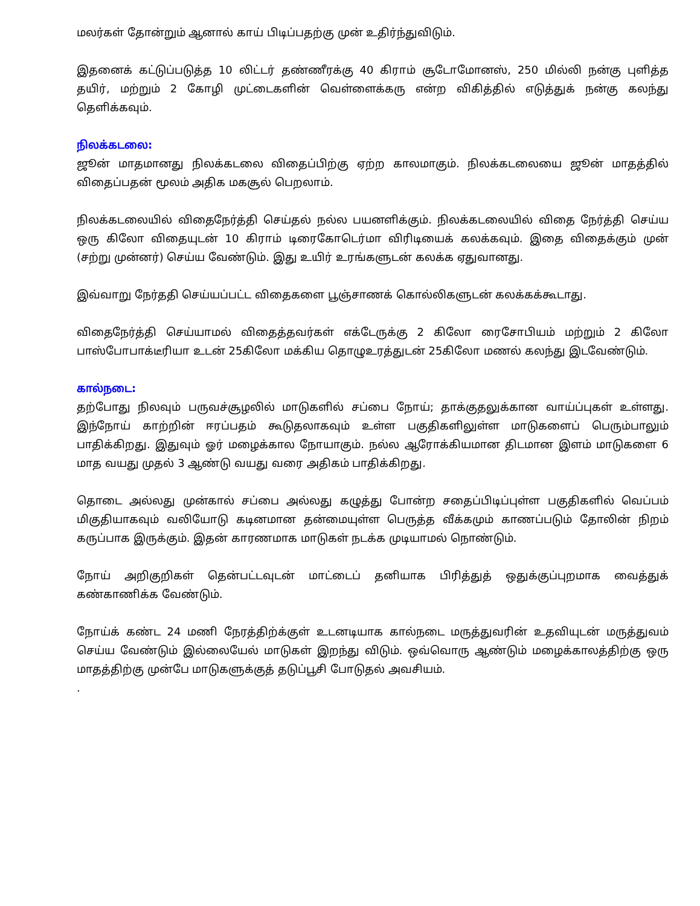மலர்கள் தோன்றும் ஆனால் காய் பிடிப்பதற்கு முன் உதிர்ந்துவிடும்.
இதனைக் கட்டுப்படுத்த 10 லிட்டர் தண்ணீரக்கு 40 கிராம் சூடோமோனஸ், 250 மில்லி நன்கு புளித்த தயிர், மற்றும் 2 கோழி முட்டைகளின் வெள்ளைக்கரு என்ற விகித்தில் எடுத்துக் நன்கு கலந்து தெளிக்கவும்.
நிலக்கடலை:
ஜூன் மாதமானது நிலக்கடலை விதைப்பிற்கு ஏற்ற காலமாகும். நிலக்கடலையை ஜூன் மாதத்தில் விதைப்பதன் மூலம் அதிக மகசூல் பெறலாம்.
நிலக்கடலையில் விதைநேர்த்தி செய்தல் நல்ல பயனளிக்கும். நிலக்கடலையில் விதை நேர்த்தி செய்ய ஒரு கிலோ விதையுடன் 10 கிராம் டிரைகோடெர்மா விரிடியைக் கலக்கவும். இதை விதைக்கும் முன் (சற்று முன்னர்) செய்ய வேண்டும். இது உயிர் உரங்களுடன் கலக்க ஏதுவானது.
இவ்வாறு நேர்ததி செய்யப்பட்ட விதைகளை பூஞ்சாணக் கொல்லிகளுடன் கலக்கக்கூடாது.
விதைநேர்த்தி செய்யாமல் விதைத்தவர்கள் எக்டேருக்கு 2 கிலோ ரைசோபியம் மற்றும் 2 கிலோ பாஸ்போபாக்டீரியா உடன் 25கிலோ மக்கிய தொழுஉரத்துடன் 25கிலோ மணல் கலந்து இடவேண்டும்.
கால்நடை:
தற்போது நிலவும் பருவச்சூழலில் மாடுகளில் சப்பை நோய்; தாக்குதலுக்கான வாய்ப்புகள் உள்ளது. இந்நோய் காற்றின் ஈரப்பதம் கூடுதலாகவும் உள்ள பகுதிகளிலுள்ள மாடுகளைப் பெரும்பாலும் பாதிக்கிறது. இதுவும் ஓர் மழைக்கால நோயாகும். நல்ல ஆரோக்கியமான திடமான இளம் மாடுகளை 6 மாத வயது முதல் 3 ஆண்டு வயது வரை அதிகம் பாதிக்கிறது.
தொடை அல்லது முன்கால் சப்பை அல்லது கழுத்து போன்ற சதைப்பிடிப்புள்ள பகுதிகளில் வெப்பம் மிகுதியாகவும் வலியோடு கடினமான தன்மையுள்ள பெருத்த வீக்கமும் காணப்படும் தோலின் நிறம் கருப்பாக இருக்கும். இதன் காரணமாக மாடுகள் நடக்க முடியாமல் நொண்டும்.
நோய் அறிகுறிகள் தென்பட்டவுடன் மாட்டைப் தனியாக பிரித்துத் ஒதுக்குப்புறமாக வைத்துக் கண்காணிக்க வேண்டும்.
நோய்க் கண்ட 24 மணி நேரத்திற்க்குள் உடனடியாக கால்நடை மருத்துவரின் உதவியுடன் மருத்துவம் செய்ய வேண்டும் இல்லையேல் மாடுகள் இறந்து விடும். ஒவ்வொரு ஆண்டும் மழைக்காலத்திற்கு ஒரு மாதத்திற்கு முன்பே மாடுகளுக்குத் தடுப்பூசி போடுதல் அவசியம்.
.